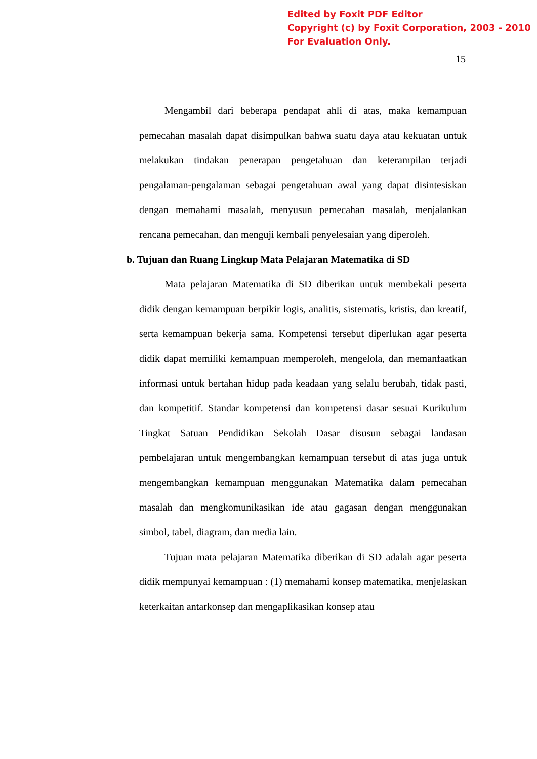Edited by Foxit PDF Editor
Copyright (c) by Foxit Corporation, 2003 - 2010
For Evaluation Only.
15
Mengambil dari beberapa pendapat ahli di atas, maka kemampuan pemecahan masalah dapat disimpulkan bahwa suatu daya atau kekuatan untuk melakukan tindakan penerapan pengetahuan dan keterampilan terjadi pengalaman-pengalaman sebagai pengetahuan awal yang dapat disintesiskan dengan memahami masalah, menyusun pemecahan masalah, menjalankan rencana pemecahan, dan menguji kembali penyelesaian yang diperoleh.
b. Tujuan dan Ruang Lingkup Mata Pelajaran Matematika di SD
Mata pelajaran Matematika di SD diberikan untuk membekali peserta didik dengan kemampuan berpikir logis, analitis, sistematis, kristis, dan kreatif, serta kemampuan bekerja sama. Kompetensi tersebut diperlukan agar peserta didik dapat memiliki kemampuan memperoleh, mengelola, dan memanfaatkan informasi untuk bertahan hidup pada keadaan yang selalu berubah, tidak pasti, dan kompetitif. Standar kompetensi dan kompetensi dasar sesuai Kurikulum Tingkat Satuan Pendidikan Sekolah Dasar disusun sebagai landasan pembelajaran untuk mengembangkan kemampuan tersebut di atas juga untuk mengembangkan kemampuan menggunakan Matematika dalam pemecahan masalah dan mengkomunikasikan ide atau gagasan dengan menggunakan simbol, tabel, diagram, dan media lain.
Tujuan mata pelajaran Matematika diberikan di SD adalah agar peserta didik mempunyai kemampuan : (1) memahami konsep matematika, menjelaskan keterkaitan antarkonsep dan mengaplikasikan konsep atau